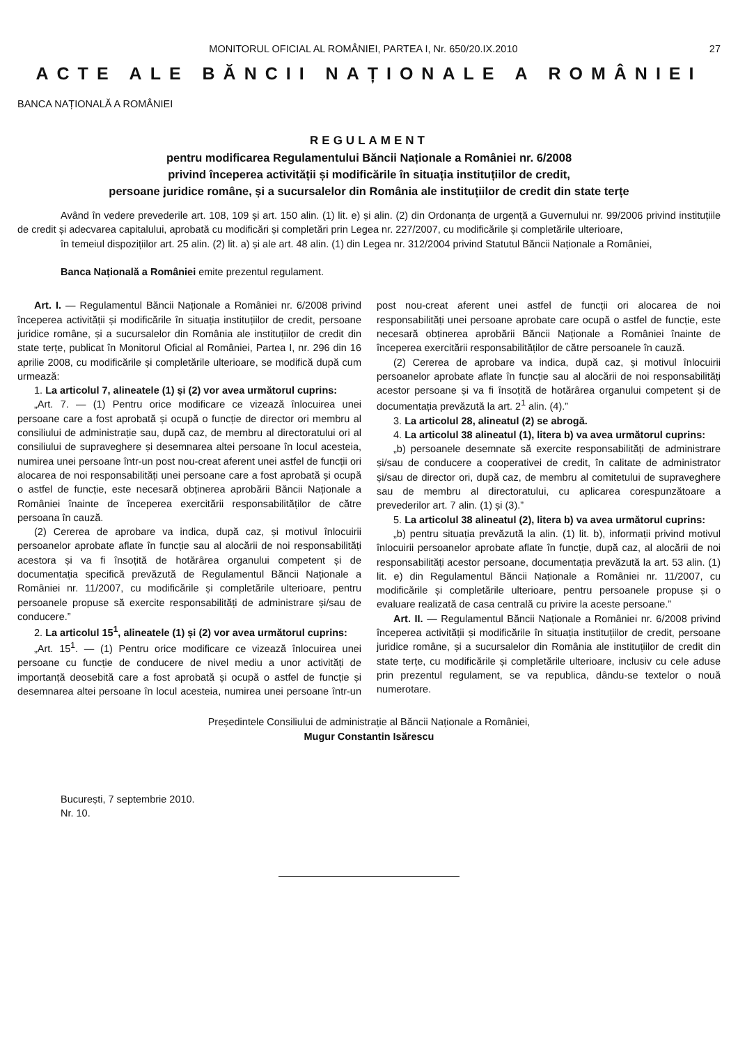MONITORUL OFICIAL AL ROMÂNIEI, PARTEA I, Nr. 650/20.IX.2010 27
ACTE ALE BĂNCII NAȚIONALE A ROMÂNIEI
BANCA NAȚIONALĂ A ROMÂNIEI
REGULAMENT
pentru modificarea Regulamentului Băncii Naționale a României nr. 6/2008
privind începerea activității și modificările în situația instituțiilor de credit,
persoane juridice române, și a sucursalelor din România ale instituțiilor de credit din state terțe
Având în vedere prevederile art. 108, 109 și art. 150 alin. (1) lit. e) și alin. (2) din Ordonanța de urgență a Guvernului nr. 99/2006 privind instituțiile de credit și adecvarea capitalului, aprobată cu modificări și completări prin Legea nr. 227/2007, cu modificările și completările ulterioare,
în temeiul dispozițiilor art. 25 alin. (2) lit. a) și ale art. 48 alin. (1) din Legea nr. 312/2004 privind Statutul Băncii Naționale a României,
Banca Națională a României emite prezentul regulament.
Art. I. — Regulamentul Băncii Naționale a României nr. 6/2008 privind începerea activității și modificările în situația instituțiilor de credit, persoane juridice române, și a sucursalelor din România ale instituțiilor de credit din state terțe, publicat în Monitorul Oficial al României, Partea I, nr. 296 din 16 aprilie 2008, cu modificările și completările ulterioare, se modifică după cum urmează:
1. La articolul 7, alineatele (1) și (2) vor avea următorul cuprins:
„Art. 7. — (1) Pentru orice modificare ce vizează înlocuirea unei persoane care a fost aprobată și ocupă o funcție de director ori membru al consiliului de administrație sau, după caz, de membru al directoratului ori al consiliului de supraveghere și desemnarea altei persoane în locul acesteia, numirea unei persoane într-un post nou-creat aferent unei astfel de funcții ori alocarea de noi responsabilități unei persoane care a fost aprobată și ocupă o astfel de funcție, este necesară obținerea aprobării Băncii Naționale a României înainte de începerea exercitării responsabilităților de către persoana în cauză.
(2) Cererea de aprobare va indica, după caz, și motivul înlocuirii persoanelor aprobate aflate în funcție sau al alocării de noi responsabilități acestora și va fi însoțită de hotărârea organului competent și de documentația specifică prevăzută de Regulamentul Băncii Naționale a României nr. 11/2007, cu modificările și completările ulterioare, pentru persoanele propuse să exercite responsabilități de administrare și/sau de conducere.”
2. La articolul 15<sup>1</sup>, alineatele (1) și (2) vor avea următorul cuprins:
„Art. 15<sup>1</sup>. — (1) Pentru orice modificare ce vizează înlocuirea unei persoane cu funcție de conducere de nivel mediu a unor activități de importanță deosebită care a fost aprobată și ocupă o astfel de funcție și desemnarea altei persoane în locul acesteia, numirea unei persoane într-un post nou-creat aferent unei astfel de funcții ori alocarea de noi responsabilități unei persoane aprobate care ocupă o astfel de funcție, este necesară obținerea aprobării Băncii Naționale a României înainte de începerea exercitării responsabilităților de către persoanele în cauză.
(2) Cererea de aprobare va indica, după caz, și motivul înlocuirii persoanelor aprobate aflate în funcție sau al alocării de noi responsabilități acestor persoane și va fi însoțită de hotărârea organului competent și de documentația prevăzută la art. 2<sup>1</sup> alin. (4).”
3. La articolul 28, alineatul (2) se abrogă.
4. La articolul 38 alineatul (1), litera b) va avea următorul cuprins:
„b) persoanele desemnate să exercite responsabilități de administrare și/sau de conducere a cooperativei de credit, în calitate de administrator și/sau de director ori, după caz, de membru al comitetului de supraveghere sau de membru al directoratului, cu aplicarea corespunzătoare a prevederilor art. 7 alin. (1) și (3).”
5. La articolul 38 alineatul (2), litera b) va avea următorul cuprins:
„b) pentru situația prevăzută la alin. (1) lit. b), informații privind motivul înlocuirii persoanelor aprobate aflate în funcție, după caz, al alocării de noi responsabilități acestor persoane, documentația prevăzută la art. 53 alin. (1) lit. e) din Regulamentul Băncii Naționale a României nr. 11/2007, cu modificările și completările ulterioare, pentru persoanele propuse și o evaluare realizată de casa centrală cu privire la aceste persoane.”
Art. II. — Regulamentul Băncii Naționale a României nr. 6/2008 privind începerea activității și modificările în situația instituțiilor de credit, persoane juridice române, și a sucursalelor din România ale instituțiilor de credit din state terțe, cu modificările și completările ulterioare, inclusiv cu cele aduse prin prezentul regulament, se va republica, dându-se textelor o nouă numerotare.
Președintele Consiliului de administrație al Băncii Naționale a României,
Mugur Constantin Isărescu
București, 7 septembrie 2010.
Nr. 10.